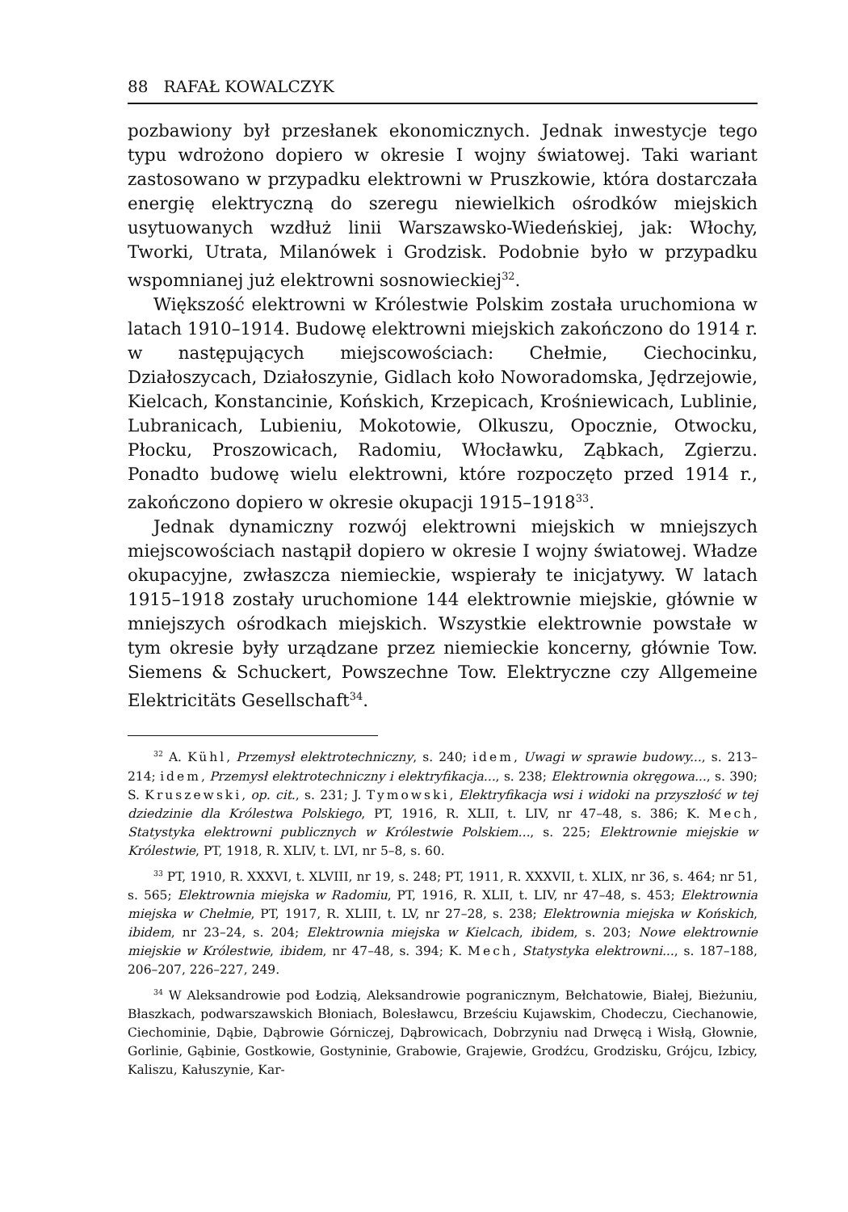88 RAFAŁ KOWALCZYK
pozbawiony był przesłanek ekonomicznych. Jednak inwestycje tego typu wdrożono dopiero w okresie I wojny światowej. Taki wariant zastosowano w przypadku elektrowni w Pruszkowie, która dostarczała energię elektryczną do szeregu niewielkich ośrodków miejskich usytuowanych wzdłuż linii Warszawsko-Wiedeńskiej, jak: Włochy, Tworki, Utrata, Milanówek i Grodzisk. Podobnie było w przypadku wspomnianej już elektrowni sosnowieckiej<sup>32</sup>.
Większość elektrowni w Królestwie Polskim została uruchomiona w latach 1910–1914. Budowę elektrowni miejskich zakończono do 1914 r. w następujących miejscowościach: Chełmie, Ciechocinku, Działoszycach, Działoszynie, Gidlach koło Noworadomska, Jędrzejowie, Kielcach, Konstancinie, Końskich, Krzepicach, Krośniewicach, Lublinie, Lubranicach, Lubieniu, Mokotowie, Olkuszu, Opocznie, Otwocku, Płocku, Proszowicach, Radomiu, Włocławku, Ząbkach, Zgierzu. Ponadto budowę wielu elektrowni, które rozpoczęto przed 1914 r., zakończono dopiero w okresie okupacji 1915–1918<sup>33</sup>.
Jednak dynamiczny rozwój elektrowni miejskich w mniejszych miejscowościach nastąpił dopiero w okresie I wojny światowej. Władze okupacyjne, zwłaszcza niemieckie, wspierały te inicjatywy. W latach 1915–1918 zostały uruchomione 144 elektrownie miejskie, głównie w mniejszych ośrodkach miejskich. Wszystkie elektrownie powstałe w tym okresie były urządzane przez niemieckie koncerny, głównie Tow. Siemens & Schuckert, Powszechne Tow. Elektryczne czy Allgemeine Elektricitäts Gesellschaft<sup>34</sup>.
<sup>32</sup> A. Kühl, Przemysł elektrotechniczny, s. 240; idem, Uwagi w sprawie budowy..., s. 213–214; idem, Przemysł elektrotechniczny i elektryfikacja..., s. 238; Elektrownia okręgowa..., s. 390; S. Kruszewski, op. cit., s. 231; J. Tymowski, Elektryfikacja wsi i widoki na przyszłość w tej dziedzinie dla Królestwa Polskiego, PT, 1916, R. XLII, t. LIV, nr 47–48, s. 386; K. Mech, Statystyka elektrowni publicznych w Królestwie Polskiem..., s. 225; Elektrownie miejskie w Królestwie, PT, 1918, R. XLIV, t. LVI, nr 5–8, s. 60.
<sup>33</sup> PT, 1910, R. XXXVI, t. XLVIII, nr 19, s. 248; PT, 1911, R. XXXVII, t. XLIX, nr 36, s. 464; nr 51, s. 565; Elektrownia miejska w Radomiu, PT, 1916, R. XLII, t. LIV, nr 47–48, s. 453; Elektrownia miejska w Chełmie, PT, 1917, R. XLIII, t. LV, nr 27–28, s. 238; Elektrownia miejska w Końskich, ibidem, nr 23–24, s. 204; Elektrownia miejska w Kielcach, ibidem, s. 203; Nowe elektrownie miejskie w Królestwie, ibidem, nr 47–48, s. 394; K. Mech, Statystyka elektrowni..., s. 187–188, 206–207, 226–227, 249.
<sup>34</sup> W Aleksandrowie pod Łodzią, Aleksandrowie pogranicznym, Bełchatowie, Białej, Bieżuniu, Błaszkach, podwarszawskich Błoniach, Bolesławcu, Brześciu Kujawskim, Chodeczu, Ciechanowie, Ciechominie, Dąbie, Dąbrowie Górniczej, Dąbrowicach, Dobrzyniu nad Drwęcą i Wisłą, Głownie, Gorlinie, Gąbinie, Gostkowie, Gostyninie, Grabowie, Grajewie, Grodźcu, Grodzisku, Grójcu, Izbicy, Kaliszu, Kałuszynie, Kar-